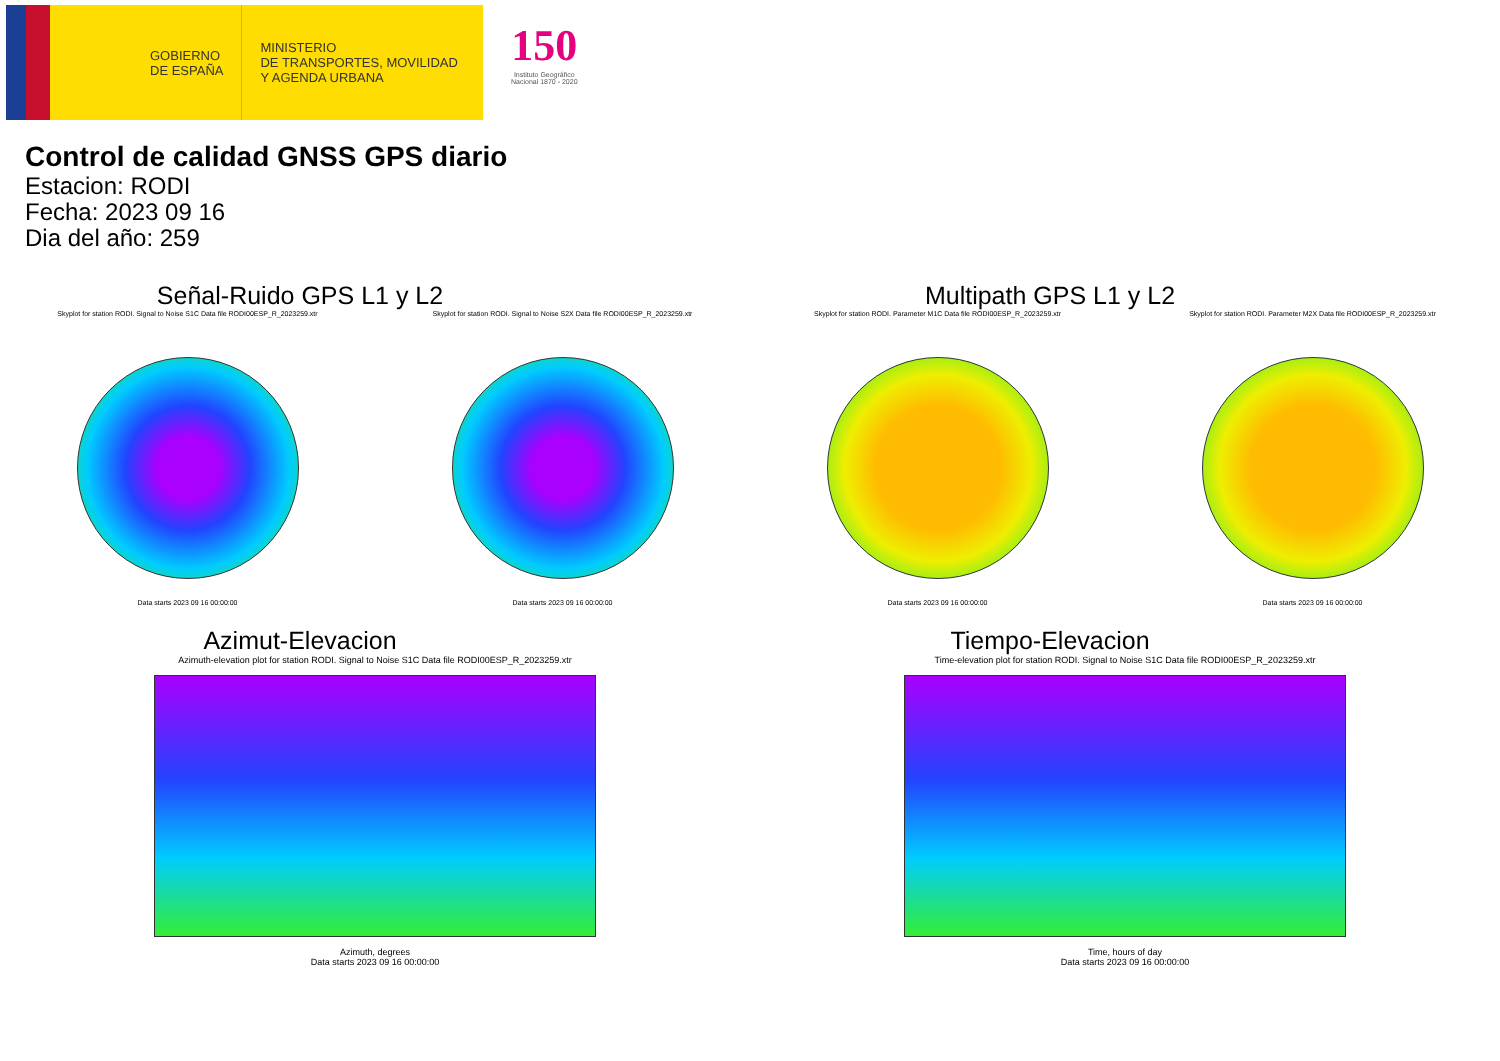GOBIERNO
DE ESPAÑA
MINISTERIO
DE TRANSPORTES, MOVILIDAD
Y AGENDA URBANA
150
Instituto Geográfico
Nacional 1870 - 2020
Control de calidad GNSS GPS diario
Estacion: RODI
Fecha: 2023 09 16
Dia del año: 259
Señal-Ruido GPS L1 y L2
Skyplot for station RODI. Signal to Noise S1C Data file RODI00ESP_R_2023259.xtr
Data starts 2023 09 16 00:00:00
Skyplot for station RODI. Signal to Noise S2X Data file RODI00ESP_R_2023259.xtr
Data starts 2023 09 16 00:00:00
Multipath GPS L1 y L2
Skyplot for station RODI. Parameter M1C Data file RODI00ESP_R_2023259.xtr
Data starts 2023 09 16 00:00:00
Skyplot for station RODI. Parameter M2X Data file RODI00ESP_R_2023259.xtr
Data starts 2023 09 16 00:00:00
Azimut-Elevacion
Azimuth-elevation plot for station RODI. Signal to Noise S1C Data file RODI00ESP_R_2023259.xtr
Azimuth, degrees
Data starts 2023 09 16 00:00:00
Tiempo-Elevacion
Time-elevation plot for station RODI. Signal to Noise S1C Data file RODI00ESP_R_2023259.xtr
Time, hours of day
Data starts 2023 09 16 00:00:00